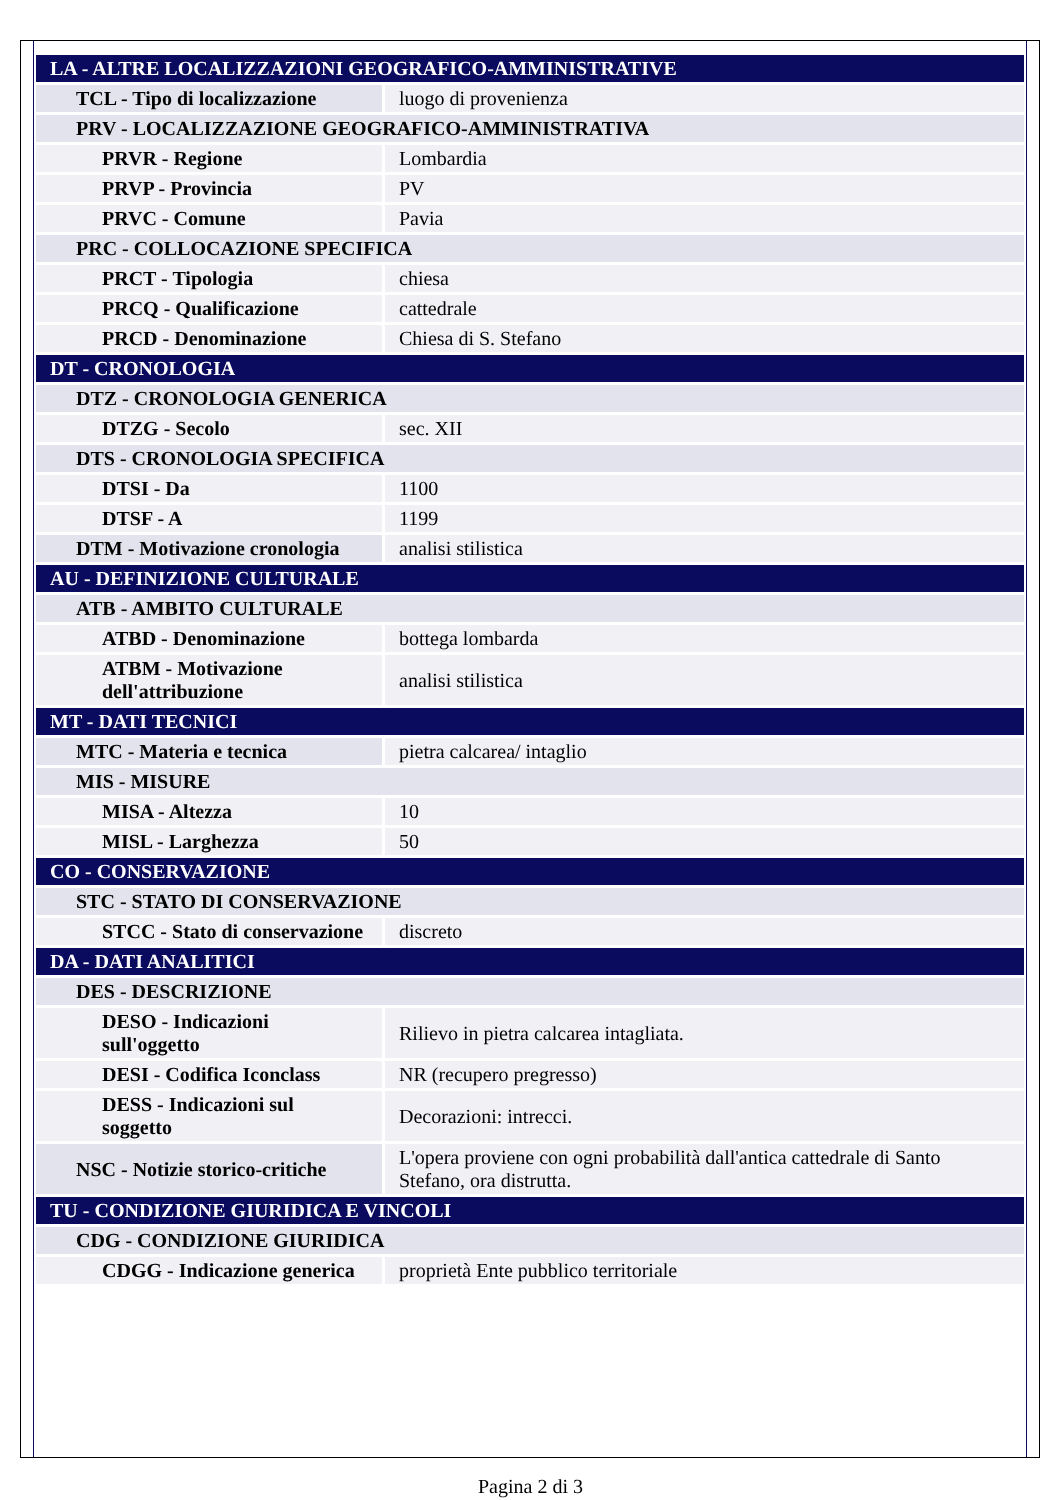| LA - ALTRE LOCALIZZAZIONI GEOGRAFICO-AMMINISTRATIVE | |
| TCL - Tipo di localizzazione | luogo di provenienza |
| PRV - LOCALIZZAZIONE GEOGRAFICO-AMMINISTRATIVA | |
| PRVR - Regione | Lombardia |
| PRVP - Provincia | PV |
| PRVC - Comune | Pavia |
| PRC - COLLOCAZIONE SPECIFICA | |
| PRCT - Tipologia | chiesa |
| PRCQ - Qualificazione | cattedrale |
| PRCD - Denominazione | Chiesa di S. Stefano |
| DT - CRONOLOGIA | |
| DTZ - CRONOLOGIA GENERICA | |
| DTZG - Secolo | sec. XII |
| DTS - CRONOLOGIA SPECIFICA | |
| DTSI - Da | 1100 |
| DTSF - A | 1199 |
| DTM - Motivazione cronologia | analisi stilistica |
| AU - DEFINIZIONE CULTURALE | |
| ATB - AMBITO CULTURALE | |
| ATBD - Denominazione | bottega lombarda |
| ATBM - Motivazione dell'attribuzione | analisi stilistica |
| MT - DATI TECNICI | |
| MTC - Materia e tecnica | pietra calcarea/ intaglio |
| MIS - MISURE | |
| MISA - Altezza | 10 |
| MISL - Larghezza | 50 |
| CO - CONSERVAZIONE | |
| STC - STATO DI CONSERVAZIONE | |
| STCC - Stato di conservazione | discreto |
| DA - DATI ANALITICI | |
| DES - DESCRIZIONE | |
| DESO - Indicazioni sull'oggetto | Rilievo in pietra calcarea intagliata. |
| DESI - Codifica Iconclass | NR (recupero pregresso) |
| DESS - Indicazioni sul soggetto | Decorazioni: intrecci. |
| NSC - Notizie storico-critiche | L'opera proviene con ogni probabilità dall'antica cattedrale di Santo Stefano, ora distrutta. |
| TU - CONDIZIONE GIURIDICA E VINCOLI | |
| CDG - CONDIZIONE GIURIDICA | |
| CDGG - Indicazione generica | proprietà Ente pubblico territoriale |
Pagina 2 di 3